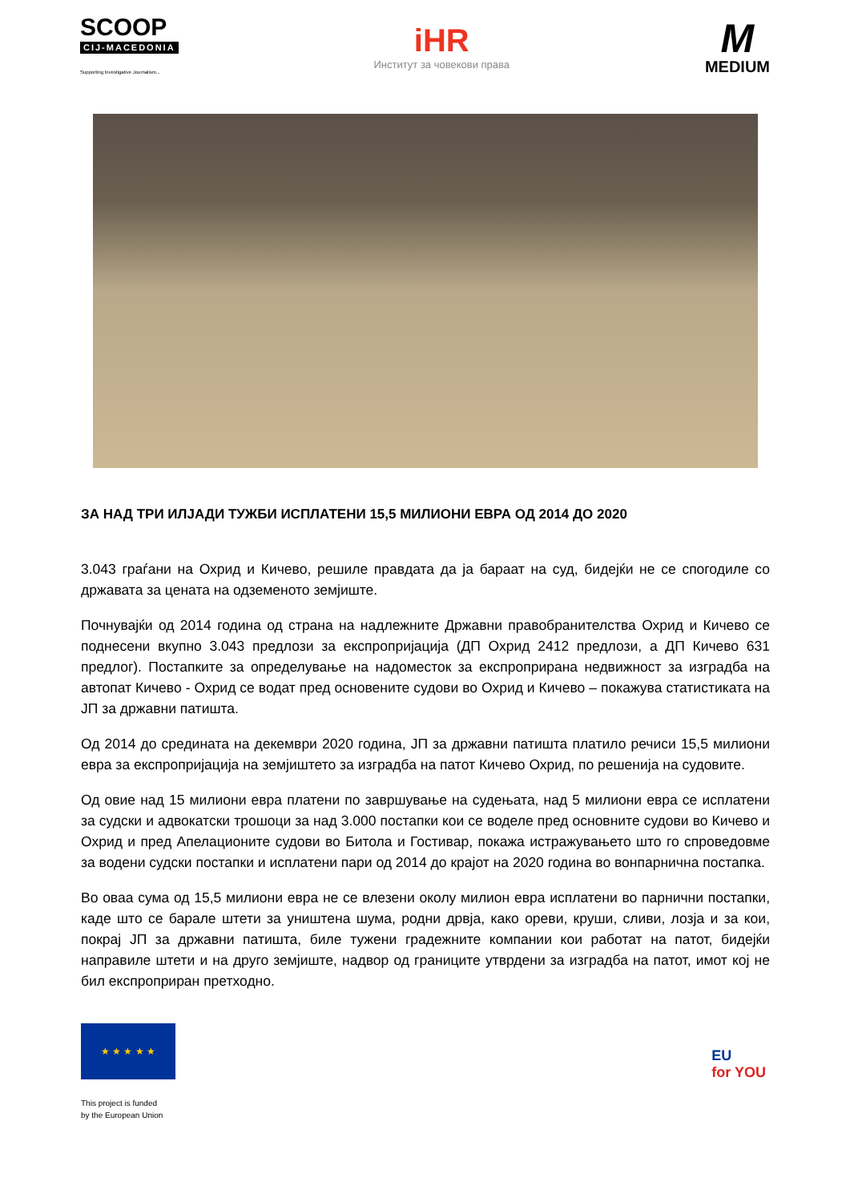SCOOP
CIJ-MACEDONIA
Supporting Investigative Journalism...
iHR
Институт за човекови права
M
MEDIUM
ЗА НАД ТРИ ИЛЈАДИ ТУЖБИ ИСПЛАТЕНИ 15,5 МИЛИОНИ ЕВРА ОД 2014 ДО 2020
3.043 граѓани на Охрид и Кичево, решиле правдата да ја бараат на суд, бидејќи не се спогодиле со државата за цената на одземеното земјиште.
Почнувајќи од 2014 година од страна на надлежните Државни правобранителства Охрид и Кичево се поднесени вкупно 3.043 предлози за експропријација (ДП Охрид 2412 предлози, а ДП Кичево 631 предлог). Постапките за определување на надоместок за експроприрана недвижност за изградба на автопат Кичево - Охрид се водат пред основените судови во Охрид и Кичево – покажува статистиката на ЈП за државни патишта.
Од 2014 до средината на декември 2020 година, ЈП за државни патишта платило речиси 15,5 милиони евра за експропријација на земјиштето за изградба на патот Кичево Охрид, по решенија на судовите.
Од овие над 15 милиони евра платени по завршување на судењата, над 5 милиони евра се исплатени за судски и адвокатски трошоци за над 3.000 постапки кои се воделе пред основните судови во Кичево и Охрид и пред Апелационите судови во Битола и Гостивар, покажа истражувањето што го спроведовме за водени судски постапки и исплатени пари од 2014 до крајот на 2020 година во вонпарнична постапка.
Во оваа сума од 15,5 милиони евра не се влезени околу милион евра исплатени во парнични постапки, каде што се барале штети за уништена шума, родни дрвја, како ореви, круши, сливи, лозја и за кои, покрај ЈП за државни патишта, биле тужени градежните компании кои работат на патот, бидејќи направиле штети и на друго земјиште, надвор од границите утврдени за изградба на патот, имот кој не бил експроприран претходно.
★ ★ ★ ★ ★
This project is funded
by the European Union
EU
for YOU